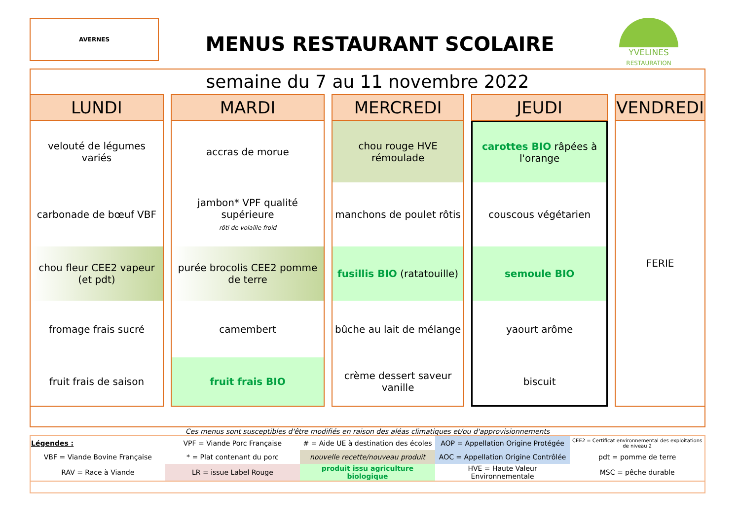AVERNES
MENUS RESTAURANT SCOLAIRE
YVELINES
RESTAURATION
semaine du 7 au 11 novembre 2022
| LUNDI | MARDI | MERCREDI | JEUDI | VENDREDI |
| --- | --- | --- | --- | --- |
| velouté de légumes variés | accras de morue | chou rouge HVE rémoulade | carottes BIO râpées à l'orange | FERIE |
| carbonade de bœuf VBF | jambon* VPF qualité supérieure rôti de volaille froid | manchons de poulet rôtis | couscous végétarien | |
| chou fleur CEE2 vapeur (et pdt) | purée brocolis CEE2 pomme de terre | fusillis BIO (ratatouille) | semoule BIO | |
| fromage frais sucré | camembert | bûche au lait de mélange | yaourt arôme | |
| fruit frais de saison | fruit frais BIO | crème dessert saveur vanille | biscuit | |
Ces menus sont susceptibles d'être modifiés en raison des aléas climatiques et/ou d'approvisionnements
| Légendes : | VPF = Viande Porc Française | # = Aide UE à destination des écoles | AOP = Appellation Origine Protégée | CEE2 = Certificat environnemental des exploitations de niveau 2 |
| VBF = Viande Bovine Française | * = Plat contenant du porc | nouvelle recette/nouveau produit | AOC = Appellation Origine Contrôlée | pdt = pomme de terre |
| RAV = Race à Viande | LR = issue Label Rouge | produit issu agriculture biologique | HVE = Haute Valeur Environnementale | MSC = pêche durable |